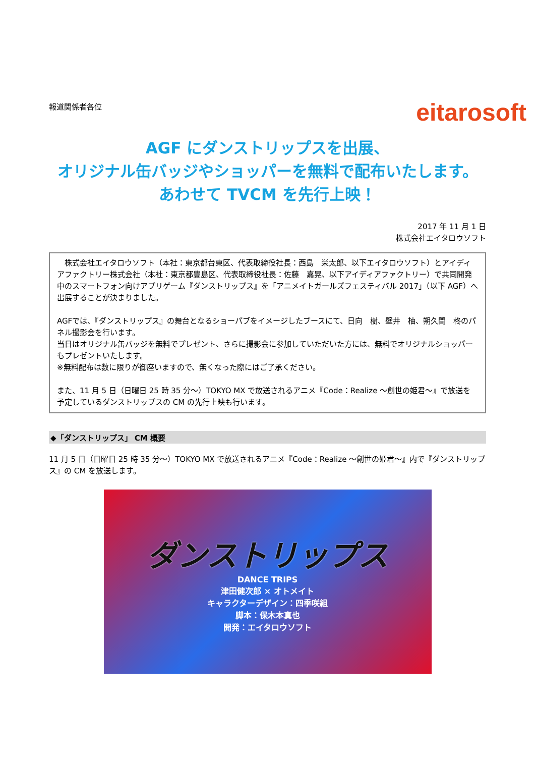報道関係者各位
eitarosoft
AGF にダンストリップスを出展、
オリジナル缶バッジやショッパーを無料で配布いたします。
あわせて TVCM を先行上映！
2017 年 11 月 1 日
株式会社エイタロウソフト
　株式会社エイタロウソフト（本社：東京都台東区、代表取締役社長：西島　栄太郎、以下エイタロウソフト）とアイディアファクトリー株式会社（本社：東京都豊島区、代表取締役社長：佐藤　嘉晃、以下アイディアファクトリー）で共同開発中のスマートフォン向けアプリゲーム『ダンストリップス』を「アニメイトガールズフェスティバル 2017」（以下 AGF）へ出展することが決まりました。
AGFでは、『ダンストリップス』の舞台となるショーパブをイメージしたブースにて、日向　樹、壁井　柚、朔久間　柊のパネル撮影会を行います。
当日はオリジナル缶バッジを無料でプレゼント、さらに撮影会に参加していただいた方には、無料でオリジナルショッパーもプレゼントいたします。
※無料配布は数に限りが御座いますので、無くなった際にはご了承ください。
また、11 月 5 日（日曜日 25 時 35 分～）TOKYO MX で放送されるアニメ『Code：Realize ～創世の姫君～』で放送を予定しているダンストリップスの CM の先行上映も行います。
◆「ダンストリップス」 CM 概要
11 月 5 日（日曜日 25 時 35 分～）TOKYO MX で放送されるアニメ『Code：Realize ～創世の姫君～』内で『ダンストリップス』の CM を放送します。
ダンストリップス
DANCE TRIPS
津田健次郎 × オトメイト
キャラクターデザイン：四季咲組
脚本：保木本真也
開発：エイタロウソフト